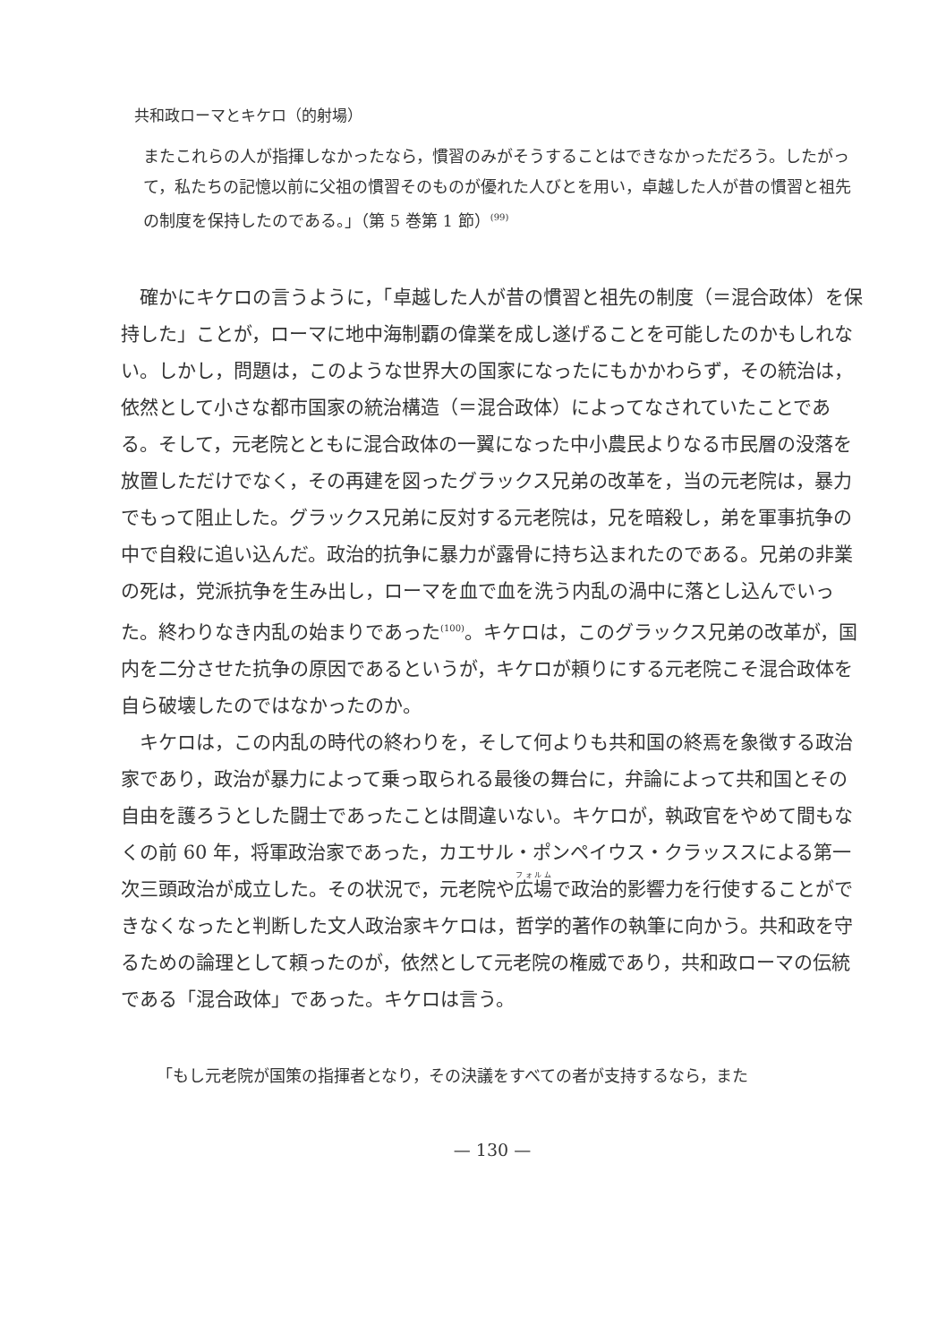共和政ローマとキケロ（的射場）
またこれらの人が指揮しなかったなら，慣習のみがそうすることはできなかっただろう。したがって，私たちの記憶以前に父祖の慣習そのものが優れた人びとを用い，卓越した人が昔の慣習と祖先の制度を保持したのである。」（第 5 巻第 1 節）<sup>(99)</sup>
確かにキケロの言うように，「卓越した人が昔の慣習と祖先の制度（＝混合政体）を保持した」ことが，ローマに地中海制覇の偉業を成し遂げることを可能したのかもしれない。しかし，問題は，このような世界大の国家になったにもかかわらず，その統治は，依然として小さな都市国家の統治構造（＝混合政体）によってなされていたことである。そして，元老院とともに混合政体の一翼になった中小農民よりなる市民層の没落を放置しただけでなく，その再建を図ったグラックス兄弟の改革を，当の元老院は，暴力でもって阻止した。グラックス兄弟に反対する元老院は，兄を暗殺し，弟を軍事抗争の中で自殺に追い込んだ。政治的抗争に暴力が露骨に持ち込まれたのである。兄弟の非業の死は，党派抗争を生み出し，ローマを血で血を洗う内乱の渦中に落とし込んでいった。終わりなき内乱の始まりであった<sup>(100)</sup>。キケロは，このグラックス兄弟の改革が，国内を二分させた抗争の原因であるというが，キケロが頼りにする元老院こそ混合政体を自ら破壊したのではなかったのか。
キケロは，この内乱の時代の終わりを，そして何よりも共和国の終焉を象徴する政治家であり，政治が暴力によって乗っ取られる最後の舞台に，弁論によって共和国とその自由を護ろうとした闘士であったことは間違いない。キケロが，執政官をやめて間もなくの前 60 年，将軍政治家であった，カエサル・ポンペイウス・クラッススによる第一次三頭政治が成立した。その状況で，元老院や広場で政治的影響力を行使することができなくなったと判断した文人政治家キケロは，哲学的著作の執筆に向かう。共和政を守るための論理として頼ったのが，依然として元老院の権威であり，共和政ローマの伝統である「混合政体」であった。キケロは言う。
「もし元老院が国策の指揮者となり，その決議をすべての者が支持するなら，また
— 130 —